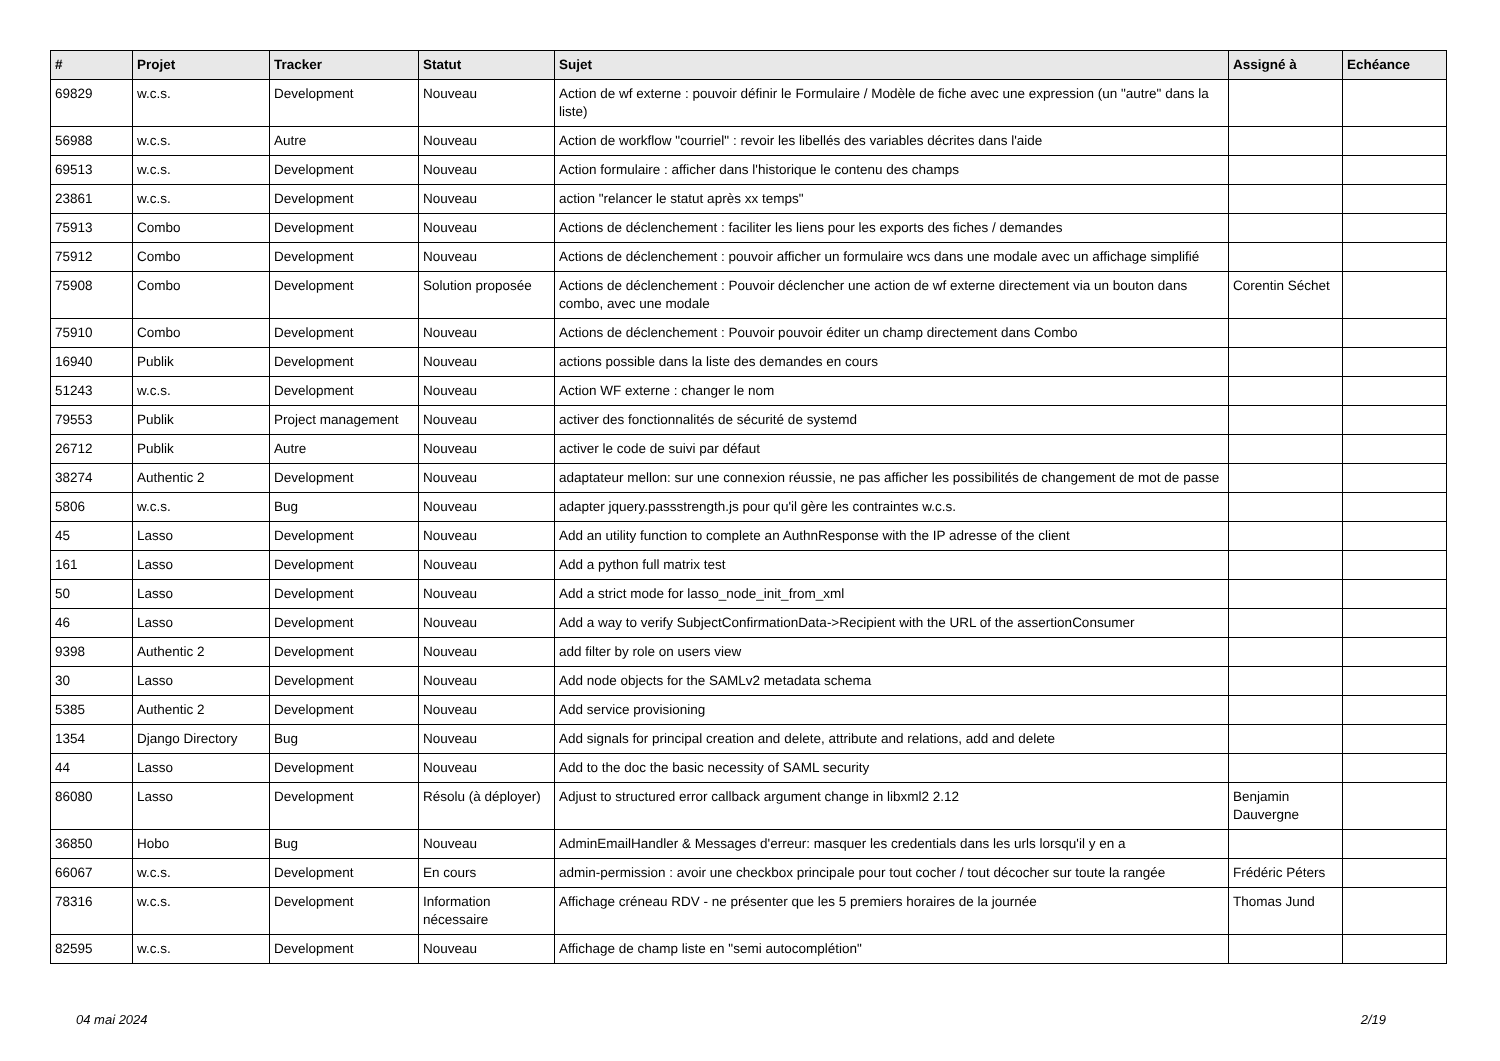| # | Projet | Tracker | Statut | Sujet | Assigné à | Echéance |
| --- | --- | --- | --- | --- | --- | --- |
| 69829 | w.c.s. | Development | Nouveau | Action de wf externe : pouvoir définir le Formulaire / Modèle de fiche avec une expression (un "autre" dans la liste) | | |
| 56988 | w.c.s. | Autre | Nouveau | Action de workflow "courriel" : revoir les libellés des variables décrites dans l'aide | | |
| 69513 | w.c.s. | Development | Nouveau | Action formulaire : afficher dans l'historique le contenu des champs | | |
| 23861 | w.c.s. | Development | Nouveau | action "relancer le statut après xx temps" | | |
| 75913 | Combo | Development | Nouveau | Actions de déclenchement : faciliter les liens pour les exports des fiches / demandes | | |
| 75912 | Combo | Development | Nouveau | Actions de déclenchement : pouvoir afficher un formulaire wcs dans une modale avec un affichage simplifié | | |
| 75908 | Combo | Development | Solution proposée | Actions de déclenchement : Pouvoir déclencher une action de wf externe directement via un bouton dans combo, avec une modale | Corentin Séchet | |
| 75910 | Combo | Development | Nouveau | Actions de déclenchement : Pouvoir pouvoir éditer un champ directement dans Combo | | |
| 16940 | Publik | Development | Nouveau | actions possible dans la liste des demandes en cours | | |
| 51243 | w.c.s. | Development | Nouveau | Action WF externe : changer le nom | | |
| 79553 | Publik | Project management | Nouveau | activer des fonctionnalités de sécurité de systemd | | |
| 26712 | Publik | Autre | Nouveau | activer le code de suivi par défaut | | |
| 38274 | Authentic 2 | Development | Nouveau | adaptateur mellon: sur une connexion réussie, ne pas afficher les possibilités de changement de mot de passe | | |
| 5806 | w.c.s. | Bug | Nouveau | adapter jquery.passstrength.js pour qu'il gère les contraintes w.c.s. | | |
| 45 | Lasso | Development | Nouveau | Add an utility function to complete an AuthnResponse with the IP adresse of the client | | |
| 161 | Lasso | Development | Nouveau | Add a python full matrix test | | |
| 50 | Lasso | Development | Nouveau | Add a strict mode for lasso_node_init_from_xml | | |
| 46 | Lasso | Development | Nouveau | Add a way to verify SubjectConfirmationData->Recipient with the URL of the assertionConsumer | | |
| 9398 | Authentic 2 | Development | Nouveau | add filter by role on users view | | |
| 30 | Lasso | Development | Nouveau | Add node objects for the SAMLv2 metadata schema | | |
| 5385 | Authentic 2 | Development | Nouveau | Add service provisioning | | |
| 1354 | Django Directory | Bug | Nouveau | Add signals for principal creation and delete, attribute and relations, add and delete | | |
| 44 | Lasso | Development | Nouveau | Add to the doc the basic necessity of SAML security | | |
| 86080 | Lasso | Development | Résolu (à déployer) | Adjust to structured error callback argument change in libxml2 2.12 | Benjamin Dauvergne | |
| 36850 | Hobo | Bug | Nouveau | AdminEmailHandler & Messages d'erreur: masquer les credentials dans les urls lorsqu'il y en a | | |
| 66067 | w.c.s. | Development | En cours | admin-permission : avoir une checkbox principale pour tout cocher / tout décocher sur toute la rangée | Frédéric Péters | |
| 78316 | w.c.s. | Development | Information nécessaire | Affichage créneau RDV - ne présenter que les 5 premiers horaires de la journée | Thomas Jund | |
| 82595 | w.c.s. | Development | Nouveau | Affichage de champ liste en "semi autocomplétion" | | |
04 mai 2024 2/19